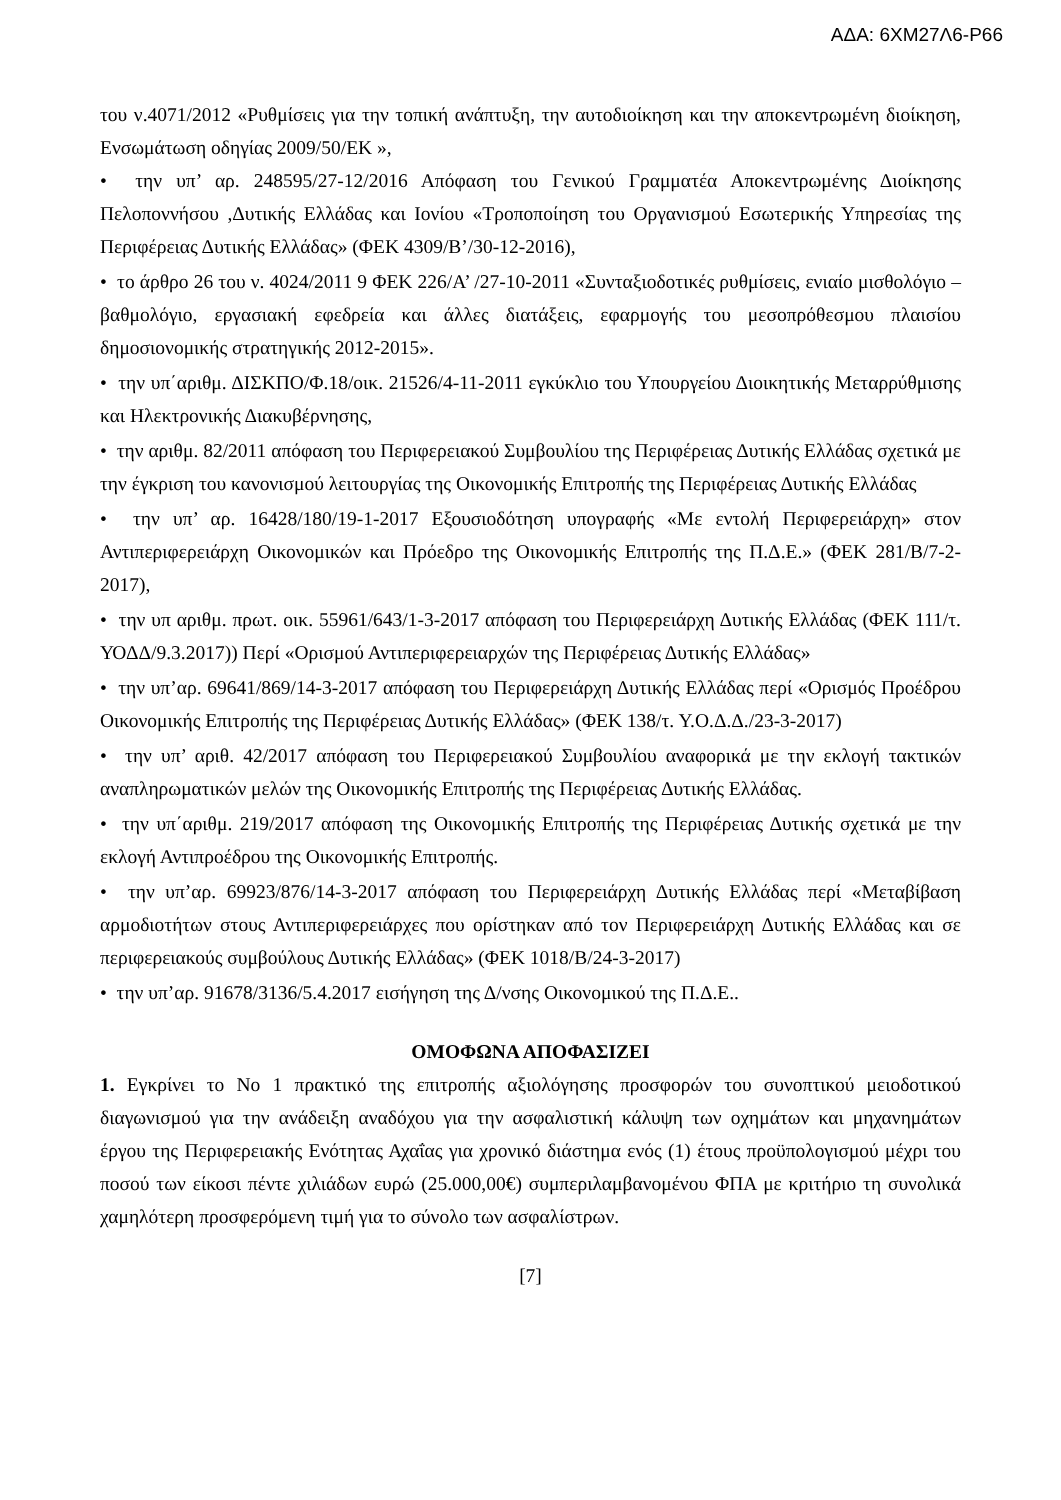ΑΔΑ: 6ΧΜ27Λ6-Ρ66
του ν.4071/2012 «Ρυθμίσεις για την τοπική ανάπτυξη, την αυτοδιοίκηση και την αποκεντρωμένη διοίκηση, Ενσωμάτωση οδηγίας 2009/50/ΕΚ »,
• την υπ’ αρ. 248595/27-12/2016 Απόφαση του Γενικού Γραμματέα Αποκεντρωμένης Διοίκησης Πελοποννήσου ,Δυτικής Ελλάδας και Ιονίου «Τροποποίηση του Οργανισμού Εσωτερικής Υπηρεσίας της Περιφέρειας Δυτικής Ελλάδας» (ΦΕΚ 4309/Β’/30-12-2016),
• το άρθρο 26 του ν. 4024/2011 9 ΦΕΚ 226/Α’ /27-10-2011 «Συνταξιοδοτικές ρυθμίσεις, ενιαίο μισθολόγιο –βαθμολόγιο, εργασιακή εφεδρεία και άλλες διατάξεις, εφαρμογής του μεσοπρόθεσμου πλαισίου δημοσιονομικής στρατηγικής 2012-2015».
• την υπ΄αριθμ. ΔΙΣΚΠΟ/Φ.18/οικ. 21526/4-11-2011 εγκύκλιο του Υπουργείου Διοικητικής Μεταρρύθμισης και Ηλεκτρονικής Διακυβέρνησης,
• την αριθμ. 82/2011 απόφαση του Περιφερειακού Συμβουλίου της Περιφέρειας Δυτικής Ελλάδας σχετικά με την έγκριση του κανονισμού λειτουργίας της Οικονομικής Επιτροπής της Περιφέρειας Δυτικής Ελλάδας
• την υπ’ αρ. 16428/180/19-1-2017 Εξουσιοδότηση υπογραφής «Με εντολή Περιφερειάρχη» στον Αντιπεριφερειάρχη Οικονομικών και Πρόεδρο της Οικονομικής Επιτροπής της Π.Δ.Ε.» (ΦΕΚ 281/Β/7-2-2017),
• την υπ αριθμ. πρωτ. οικ. 55961/643/1-3-2017 απόφαση του Περιφερειάρχη Δυτικής Ελλάδας (ΦΕΚ 111/τ. ΥΟΔΔ/9.3.2017)) Περί «Ορισμού Αντιπεριφερειαρχών της Περιφέρειας Δυτικής Ελλάδας»
• την υπ’αρ. 69641/869/14-3-2017 απόφαση του Περιφερειάρχη Δυτικής Ελλάδας περί «Ορισμός Προέδρου Οικονομικής Επιτροπής της Περιφέρειας Δυτικής Ελλάδας» (ΦΕΚ 138/τ. Υ.Ο.Δ.Δ./23-3-2017)
• την υπ’ αριθ. 42/2017 απόφαση του Περιφερειακού Συμβουλίου αναφορικά με την εκλογή τακτικών αναπληρωματικών μελών της Οικονομικής Επιτροπής της Περιφέρειας Δυτικής Ελλάδας.
• την υπ΄αριθμ. 219/2017 απόφαση της Οικονομικής Επιτροπής της Περιφέρειας Δυτικής σχετικά με την εκλογή Αντιπροέδρου της Οικονομικής Επιτροπής.
• την υπ’αρ. 69923/876/14-3-2017 απόφαση του Περιφερειάρχη Δυτικής Ελλάδας περί «Μεταβίβαση αρμοδιοτήτων στους Αντιπεριφερειάρχες που ορίστηκαν από τον Περιφερειάρχη Δυτικής Ελλάδας και σε περιφερειακούς συμβούλους Δυτικής Ελλάδας» (ΦΕΚ 1018/Β/24-3-2017)
• την υπ’αρ. 91678/3136/5.4.2017 εισήγηση της Δ/νσης Οικονομικού της Π.Δ.Ε..
ΟΜΟΦΩΝΑ ΑΠΟΦΑΣΙΖΕΙ
1. Εγκρίνει το Νο 1 πρακτικό της επιτροπής αξιολόγησης προσφορών του συνοπτικού μειοδοτικού διαγωνισμού για την ανάδειξη αναδόχου για την ασφαλιστική κάλυψη των οχημάτων και μηχανημάτων έργου της Περιφερειακής Ενότητας Αχαΐας για χρονικό διάστημα ενός (1) έτους προϋπολογισμού μέχρι του ποσού των είκοσι πέντε χιλιάδων ευρώ (25.000,00€) συμπεριλαμβανομένου ΦΠΑ με κριτήριο τη συνολικά χαμηλότερη προσφερόμενη τιμή για το σύνολο των ασφαλίστρων.
[7]